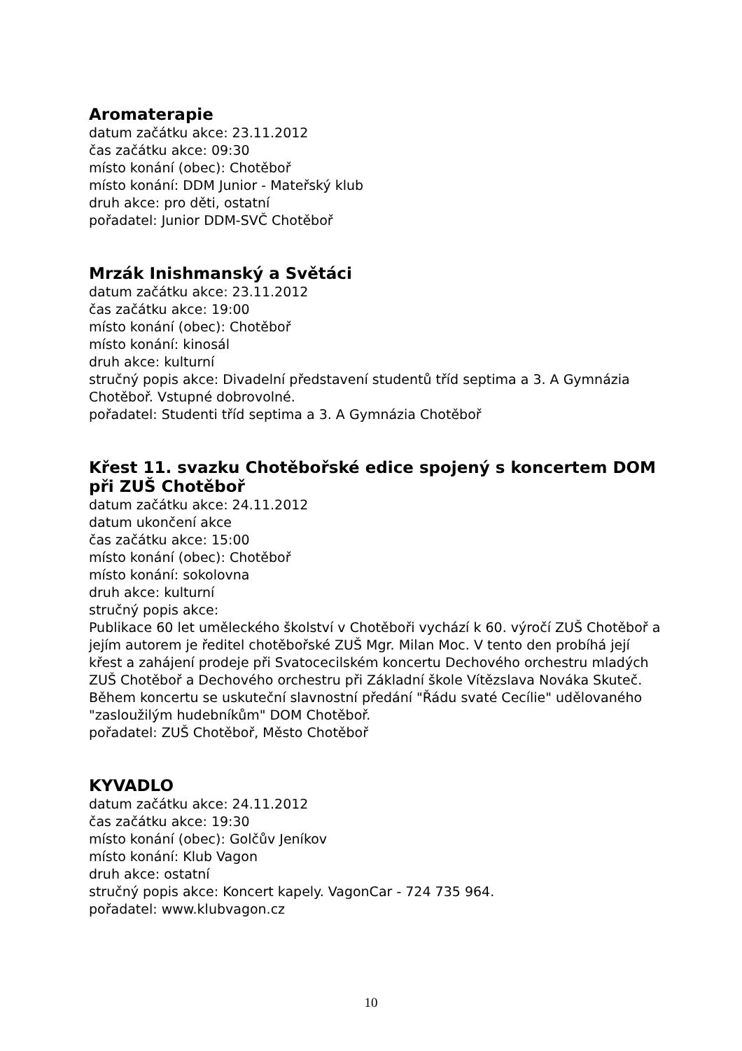Aromaterapie
datum začátku akce: 23.11.2012
čas začátku akce: 09:30
místo konání (obec): Chotěboř
místo konání: DDM Junior - Mateřský klub
druh akce: pro děti, ostatní
pořadatel: Junior DDM-SVČ Chotěboř
Mrzák Inishmanský a Světáci
datum začátku akce: 23.11.2012
čas začátku akce: 19:00
místo konání (obec): Chotěboř
místo konání: kinosál
druh akce: kulturní
stručný popis akce: Divadelní představení studentů tříd septima a 3. A Gymnázia Chotěboř. Vstupné dobrovolné.
pořadatel: Studenti tříd septima a 3. A Gymnázia Chotěboř
Křest 11. svazku Chotěbořské edice spojený s koncertem DOM při ZUŠ Chotěboř
datum začátku akce: 24.11.2012
datum ukončení akce
čas začátku akce: 15:00
místo konání (obec): Chotěboř
místo konání: sokolovna
druh akce: kulturní
stručný popis akce:
Publikace 60 let uměleckého školství v Chotěboři vychází k 60. výročí ZUŠ Chotěboř a jejím autorem je ředitel chotěbořské ZUŠ Mgr. Milan Moc. V tento den probíhá její křest a zahájení prodeje při Svatocecilském koncertu Dechového orchestru mladých ZUŠ Chotěboř a Dechového orchestru při Základní škole Vítězslava Nováka Skuteč. Během koncertu se uskuteční slavnostní předání "Řádu svaté Cecílie" udělovaného "zasloužilým hudebníkům" DOM Chotěboř.
pořadatel: ZUŠ Chotěboř, Město Chotěboř
KYVADLO
datum začátku akce: 24.11.2012
čas začátku akce: 19:30
místo konání (obec): Golčův Jeníkov
místo konání: Klub Vagon
druh akce: ostatní
stručný popis akce: Koncert kapely. VagonCar - 724 735 964.
pořadatel: www.klubvagon.cz
10